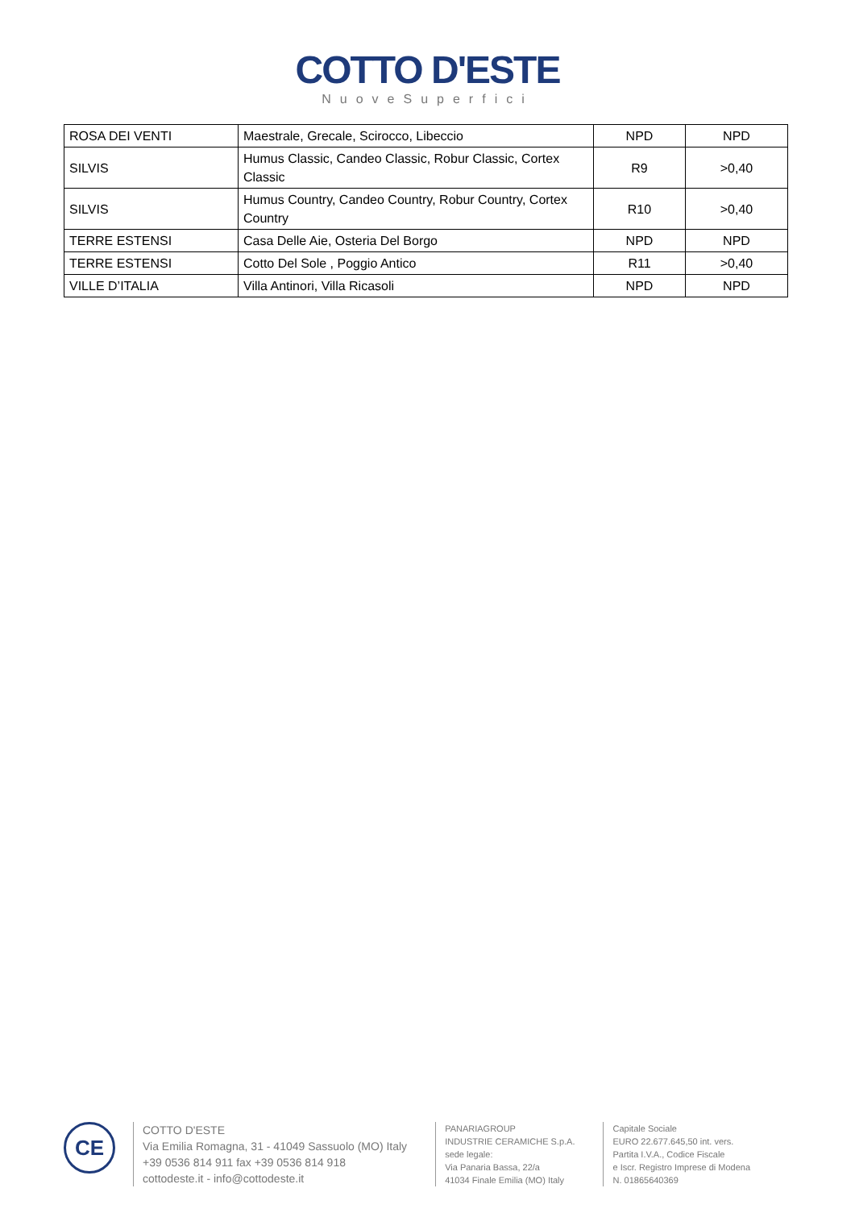COTTO D'ESTE
NuoveSuperfici
| ROSA DEI VENTI | Maestrale, Grecale, Scirocco, Libeccio | NPD | NPD |
| SILVIS | Humus Classic, Candeo Classic, Robur Classic, Cortex Classic | R9 | >0,40 |
| SILVIS | Humus Country, Candeo Country, Robur Country, Cortex Country | R10 | >0,40 |
| TERRE ESTENSI | Casa Delle Aie, Osteria Del Borgo | NPD | NPD |
| TERRE ESTENSI | Cotto Del Sole , Poggio Antico | R11 | >0,40 |
| VILLE D’ITALIA | Villa Antinori, Villa Ricasoli | NPD | NPD |
CE
COTTO D'ESTE
Via Emilia Romagna, 31 - 41049 Sassuolo (MO) Italy
+39 0536 814 911 fax +39 0536 814 918
cottodeste.it - info@cottodeste.it
PANARIAGROUP
INDUSTRIE CERAMICHE S.p.A.
sede legale:
Via Panaria Bassa, 22/a
41034 Finale Emilia (MO) Italy
Capitale Sociale
EURO 22.677.645,50 int. vers.
Partita I.V.A., Codice Fiscale
e Iscr. Registro Imprese di Modena
N. 01865640369